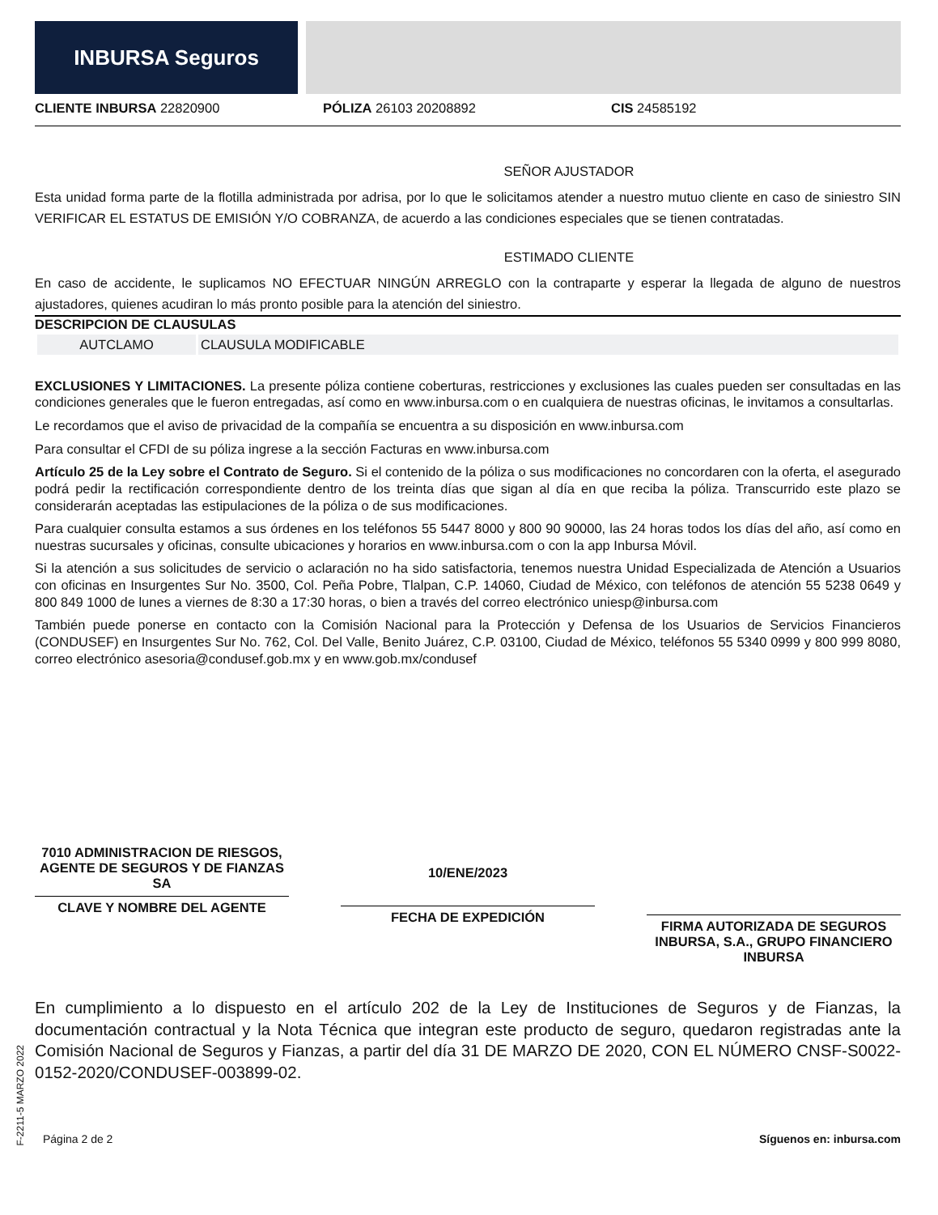F-2211-5 MARZO 2022
INBURSA Seguros
CLIENTE INBURSA 22820900 PÓLIZA 26103 20208892 CIS 24585192
SEÑOR AJUSTADOR
Esta unidad forma parte de la flotilla administrada por adrisa, por lo que le solicitamos atender a nuestro mutuo cliente en caso de siniestro SIN VERIFICAR EL ESTATUS DE EMISIÓN Y/O COBRANZA, de acuerdo a las condiciones especiales que se tienen contratadas.
ESTIMADO CLIENTE
En caso de accidente, le suplicamos NO EFECTUAR NINGÚN ARREGLO con la contraparte y esperar la llegada de alguno de nuestros ajustadores, quienes acudiran lo más pronto posible para la atención del siniestro.
DESCRIPCION DE CLAUSULAS
| AUTCLAMO | CLAUSULA MODIFICABLE |
EXCLUSIONES Y LIMITACIONES. La presente póliza contiene coberturas, restricciones y exclusiones las cuales pueden ser consultadas en las condiciones generales que le fueron entregadas, así como en www.inbursa.com o en cualquiera de nuestras oficinas, le invitamos a consultarlas.
Le recordamos que el aviso de privacidad de la compañía se encuentra a su disposición en www.inbursa.com
Para consultar el CFDI de su póliza ingrese a la sección Facturas en www.inbursa.com
Artículo 25 de la Ley sobre el Contrato de Seguro. Si el contenido de la póliza o sus modificaciones no concordaren con la oferta, el asegurado podrá pedir la rectificación correspondiente dentro de los treinta días que sigan al día en que reciba la póliza. Transcurrido este plazo se considerarán aceptadas las estipulaciones de la póliza o de sus modificaciones.
Para cualquier consulta estamos a sus órdenes en los teléfonos 55 5447 8000 y 800 90 90000, las 24 horas todos los días del año, así como en nuestras sucursales y oficinas, consulte ubicaciones y horarios en www.inbursa.com o con la app Inbursa Móvil.
Si la atención a sus solicitudes de servicio o aclaración no ha sido satisfactoria, tenemos nuestra Unidad Especializada de Atención a Usuarios con oficinas en Insurgentes Sur No. 3500, Col. Peña Pobre, Tlalpan, C.P. 14060, Ciudad de México, con teléfonos de atención 55 5238 0649 y 800 849 1000 de lunes a viernes de 8:30 a 17:30 horas, o bien a través del correo electrónico uniesp@inbursa.com
También puede ponerse en contacto con la Comisión Nacional para la Protección y Defensa de los Usuarios de Servicios Financieros (CONDUSEF) en Insurgentes Sur No. 762, Col. Del Valle, Benito Juárez, C.P. 03100, Ciudad de México, teléfonos 55 5340 0999 y 800 999 8080, correo electrónico asesoria@condusef.gob.mx y en www.gob.mx/condusef
7010 ADMINISTRACION DE RIESGOS, AGENTE DE SEGUROS Y DE FIANZAS SA
CLAVE Y NOMBRE DEL AGENTE
10/ENE/2023
FECHA DE EXPEDICIÓN
FIRMA AUTORIZADA DE SEGUROS INBURSA, S.A., GRUPO FINANCIERO INBURSA
En cumplimiento a lo dispuesto en el artículo 202 de la Ley de Instituciones de Seguros y de Fianzas, la documentación contractual y la Nota Técnica que integran este producto de seguro, quedaron registradas ante la Comisión Nacional de Seguros y Fianzas, a partir del día 31 DE MARZO DE 2020, CON EL NÚMERO CNSF-S0022-0152-2020/CONDUSEF-003899-02.
Página 2 de 2 Síguenos en: inbursa.com